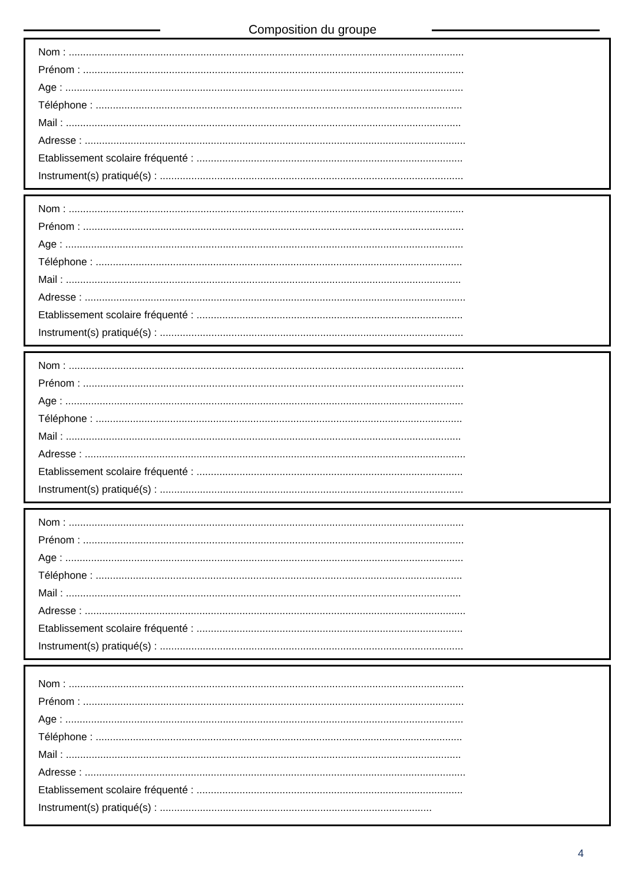Composition du groupe
Nom : ..........................................................................................................................................
Prénom : .....................................................................................................................................
Age : ...........................................................................................................................................
Téléphone : ................................................................................................................................
Mail : ..........................................................................................................................................
Adresse : .....................................................................................................................................
Etablissement scolaire fréquenté : .............................................................................................
Instrument(s) pratiqué(s) : ..........................................................................................................
Nom : ..........................................................................................................................................
Prénom : .....................................................................................................................................
Age : ...........................................................................................................................................
Téléphone : ................................................................................................................................
Mail : ..........................................................................................................................................
Adresse : .....................................................................................................................................
Etablissement scolaire fréquenté : .............................................................................................
Instrument(s) pratiqué(s) : ..........................................................................................................
Nom : ..........................................................................................................................................
Prénom : .....................................................................................................................................
Age : ...........................................................................................................................................
Téléphone : ................................................................................................................................
Mail : ..........................................................................................................................................
Adresse : .....................................................................................................................................
Etablissement scolaire fréquenté : .............................................................................................
Instrument(s) pratiqué(s) : ..........................................................................................................
Nom : ..........................................................................................................................................
Prénom : .....................................................................................................................................
Age : ...........................................................................................................................................
Téléphone : ................................................................................................................................
Mail : ..........................................................................................................................................
Adresse : .....................................................................................................................................
Etablissement scolaire fréquenté : .............................................................................................
Instrument(s) pratiqué(s) : ..........................................................................................................
Nom : ..........................................................................................................................................
Prénom : .....................................................................................................................................
Age : ...........................................................................................................................................
Téléphone : ................................................................................................................................
Mail : ..........................................................................................................................................
Adresse : .....................................................................................................................................
Etablissement scolaire fréquenté : .............................................................................................
Instrument(s) pratiqué(s) : ...............................................................................................
4